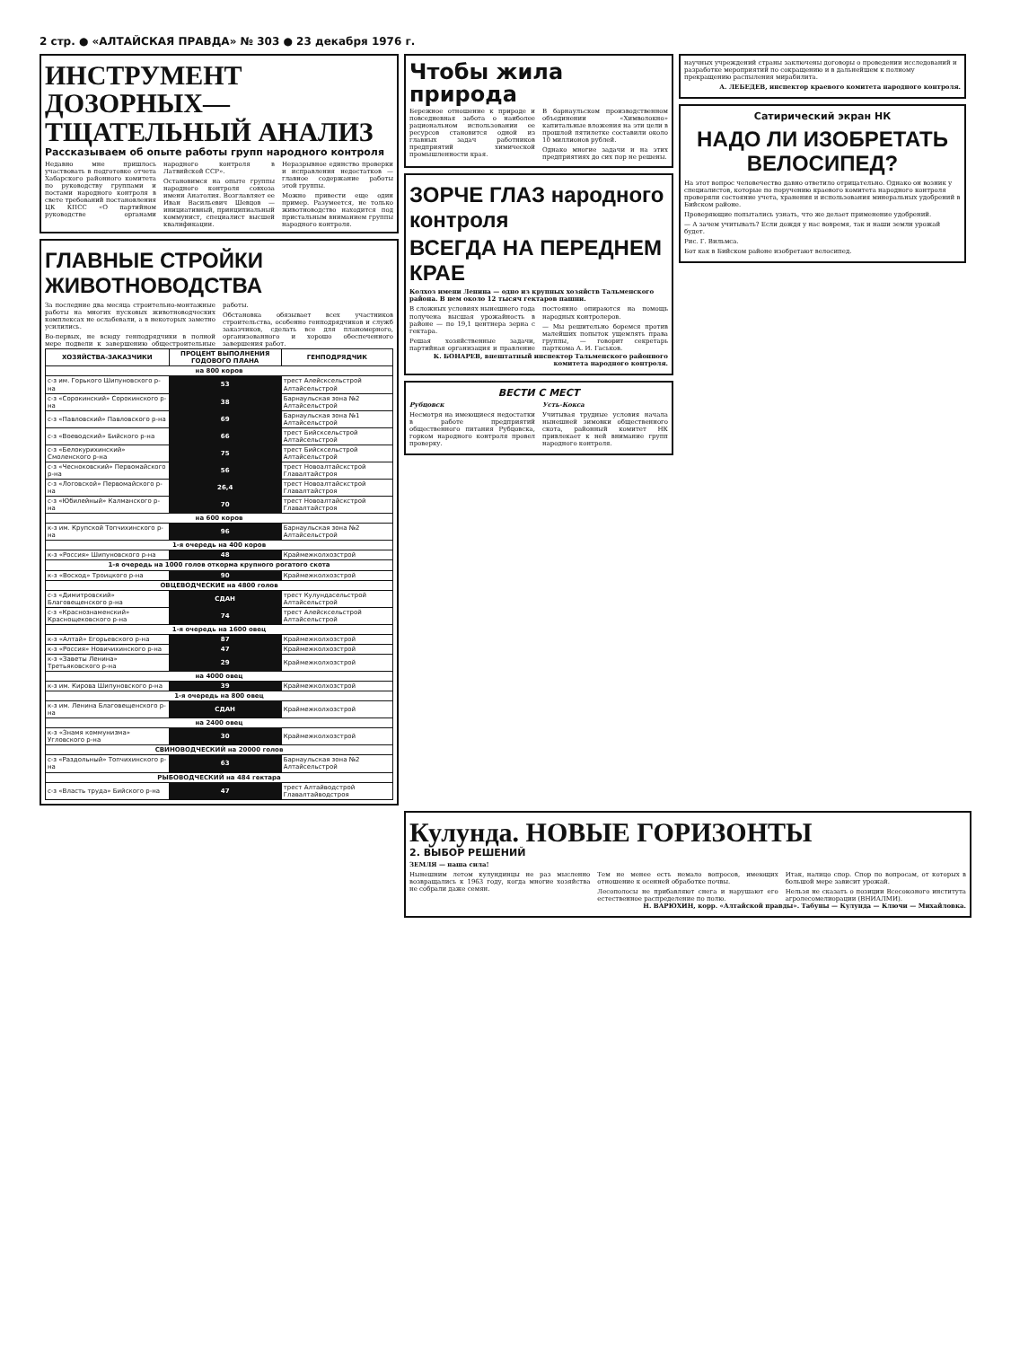2 стр. ● «АЛТАЙСКАЯ ПРАВДА» № 303 ● 23 декабря 1976 г.
ИНСТРУМЕНТ ДОЗОРНЫХ— ТЩАТЕЛЬНЫЙ АНАЛИЗ
Рассказываем об опыте работы групп народного контроля
Недавно мне пришлось участвовать в подготовке отчета Хабарского районного комитета по руководству группами и постами народного контроля в свете требований постановления ЦК КПСС «О партийном руководстве органами народного контроля в Латвийской ССР».
Остановимся на опыте группы народного контроля совхоза имени Анатолия. Возглавляет ее Иван Васильевич Шевцов — инициативный, принципиальный коммунист, специалист высшей квалификации.
Неразрывное единство проверки и исправления недостатков — главное содержание работы этой группы.
Можно привести еще один пример. Разумеется, не только животноводство находится под пристальным вниманием группы народного контроля.
ГЛАВНЫЕ СТРОЙКИ ЖИВОТНОВОДСТВА
За последние два месяца строительно-монтажные работы на многих пусковых животноводческих комплексах не ослабевали, а в некоторых заметно усилились.
Во-первых, не всюду генподрядчики в полной мере подвели к завершению общестроительные работы.
Обстановка обязывает всех участников строительства, особенно генподрядчиков и служб заказчиков, сделать все для планомерного, организованного и хорошо обеспеченного завершения работ.
| ХОЗЯЙСТВА-ЗАКАЗЧИКИ | ПРОЦЕНТ ВЫПОЛНЕНИЯ ГОДОВОГО ПЛАНА | ГЕНПОДРЯДЧИК |
| --- | --- | --- |
| на 800 коров | | |
| с-з им. Горького Шипуновского р-на | 53 | трест Алейсксельстрой Алтайсельстрой |
| с-з «Сорокинский» Сорокинского р-на | 38 | Барнаульская зона №2 Алтайсельстрой |
| с-з «Павловский» Павловского р-на | 69 | Барнаульская зона №1 Алтайсельстрой |
| с-з «Воеводский» Бийского р-на | 66 | трест Бийсксельстрой Алтайсельстрой |
| с-з «Белокурихинский» Смоленского р-на | 75 | трест Бийсксельстрой Алтайсельстрой |
| с-з «Чесноковский» Первомайского р-на | 56 | трест Новоалтайскстрой Главалтайстроя |
| с-з «Логовской» Первомайского р-на | 26,4 | трест Новоалтайскстрой Главалтайстроя |
| с-з «Юбилейный» Калманского р-на | 70 | трест Новоалтайскстрой Главалтайстроя |
| на 600 коров | | |
| к-з им. Крупской Топчихинского р-на | 96 | Барнаульская зона №2 Алтайсельстрой |
| 1-я очередь на 400 коров | | |
| к-з «Россия» Шипуновского р-на | 48 | Краймежколхозстрой |
| 1-я очередь на 1000 голов откорма крупного рогатого скота | | |
| к-з «Восход» Троицкого р-на | 90 | Краймежколхозстрой |
| ОВЦЕВОДЧЕСКИЕ на 4800 голов | | |
| с-з «Димитровский» Благовещенского р-на | СДАН | трест Кулундасельстрой Алтайсельстрой |
| с-з «Краснознаменский» Краснощековского р-на | 74 | трест Алейсксельстрой Алтайсельстрой |
| 1-я очередь на 1600 овец | | |
| к-з «Алтай» Егорьевского р-на | 87 | Краймежколхозстрой |
| к-з «Россия» Новичихинского р-на | 47 | Краймежколхозстрой |
| к-з «Заветы Ленина» Третьяковского р-на | 29 | Краймежколхозстрой |
| на 4000 овец | | |
| к-з им. Кирова Шипуновского р-на | 39 | Краймежколхозстрой |
| 1-я очередь на 800 овец | | |
| к-з им. Ленина Благовещенского р-на | СДАН | Краймежколхозстрой |
| на 2400 овец | | |
| к-з «Знамя коммунизма» Угловского р-на | 30 | Краймежколхозстрой |
| СВИНОВОДЧЕСКИЙ на 20000 голов | | |
| с-з «Раздольный» Топчихинского р-на | 63 | Барнаульская зона №2 Алтайсельстрой |
| РЫБОВОДЧЕСКИЙ на 484 гектара | | |
| с-з «Власть труда» Бийского р-на | 47 | трест Алтайводстрой Главалтайводстроя |
Чтобы жила природа
Бережное отношение к природе и повседневная забота о наиболее рациональном использовании ее ресурсов становится одной из главных задач работников предприятий химической промышленности края.
В барнаульском производственном объединении «Химволокно» капитальные вложения на эти цели в прошлой пятилетке составили около 10 миллионов рублей.
Однако многие задачи и на этих предприятиях до сих пор не решены.
ЗОРЧЕ ГЛАЗ народного контроля
ВСЕГДА НА ПЕРЕДНЕМ КРАЕ
Колхоз имени Ленина — одно из крупных хозяйств Тальменского района. В нем около 12 тысяч гектаров пашни.
В сложных условиях нынешнего года получена высшая урожайность в районе — по 19,1 центнера зерна с гектара.
Решая хозяйственные задачи, партийная организация и правление постоянно опираются на помощь народных контролеров.
— Мы решительно боремся против малейших попыток ущемлять права группы, — говорит секретарь парткома А. И. Гаськов.
К. БОНАРЕВ, внештатный инспектор Тальменского районного комитета народного контроля.
ВЕСТИ С МЕСТ
Рубцовск
Несмотря на имеющиеся недостатки в работе предприятий общественного питания Рубцовска, горком народного контроля провел проверку.
Усть-Кокса
Учитывая трудные условия начала нынешней зимовки общественного скота, районный комитет НК привлекает к ней внимание групп народного контроля.
научных учреждений страны заключены договоры о проведении исследований и разработке мероприятий по сокращению и в дальнейшем к полному прекращению распыления мирабилита.
А. ЛЕБЕДЕВ, инспектор краевого комитета народного контроля.
Сатирический экран НК
НАДО ЛИ ИЗОБРЕТАТЬ ВЕЛОСИПЕД?
На этот вопрос человечество давно ответило отрицательно. Однако он возник у специалистов, которые по поручению краевого комитета народного контроля проверяли состояние учета, хранения и использования минеральных удобрений в Бийском районе.
Проверяющие попытались узнать, что же делает применение удобрений.
— А зачем учитывать? Если дождя у нас вовремя, так и наши земли урожай будет.
Рис. Г. Вильмса.
Бот как в Бийском районе изобретают велосипед.
Кулунда. НОВЫЕ ГОРИЗОНТЫ
2. ВЫБОР РЕШЕНИЙ
ЗЕМЛЯ — наша сила!
Нынешним летом кулундинцы не раз мысленно возвращались к 1963 году, когда многие хозяйства не собрали даже семян.
Тем не менее есть немало вопросов, имеющих отношение к осенней обработке почвы.
Лесополосы не прибавляют снега и нарушают его естественное распределение по полю.
Итак, налицо спор. Спор по вопросам, от которых в большой мере зависит урожай.
Нельзя не сказать о позиции Всесоюзного института агролесомелиорации (ВНИАЛМИ).
Н. ВАРЮХИН, корр. «Алтайской правды». Табуны — Кулунда — Ключи — Михайловка.